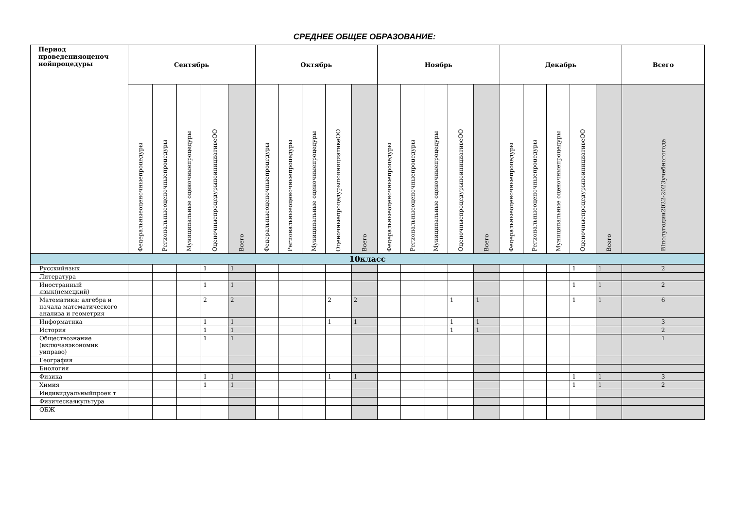СРЕДНЕЕ ОБЩЕЕ ОБРАЗОВАНИЕ:
| Период проведенияоценоч нойпроцедуры | Сентябрь | | | | | Октябрь | | | | | Ноябрь | | | | | Декабрь | | | | | Всего |
| --- | --- | --- | --- | --- | --- | --- | --- | --- | --- | --- | --- | --- | --- | --- | --- | --- | --- | --- | --- | --- | --- |
| | Федеральныеоценочныепроцедуры | Региональныеоценочныепроцедуры | Муниципальные оценочныепроцедуры | ОценочныепроцедурыпоинициативеОО | Всего | Федеральныеоценочныепроцедуры | Региональныеоценочныепроцедуры | Муниципальные оценочныепроцедуры | ОценочныепроцедурыпоинициативеОО | Всего | Федеральныеоценочныепроцедуры | Региональныеоценочныепроцедуры | Муниципальные оценочныепроцедуры | ОценочныепроцедурыпоинициативеОО | Всего | Федеральныеоценочныепроцедуры | Региональныеоценочныепроцедуры | Муниципальные оценочныепроцедуры | ОценочныепроцедурыпоинициативеОО | Всего | ВIполугодии2022-2023учебногогода |
| 10класс | | | | | | | | | | | | | | | | | | | | | |
| Русскийязык | | | | 1 | 1 | | | | | | | | | | | | | | 1 | 1 | 2 |
| Литература | | | | | | | | | | | | | | | | | | | | | |
| Иностранный язык(немецкий) | | | | 1 | 1 | | | | | | | | | | | | | | 1 | 1 | 2 |
| Математика: алгебра и начала математического анализа и геометрия | | | | 2 | 2 | | | | 2 | 2 | | | | 1 | 1 | | | | 1 | 1 | 6 |
| Информатика | | | | 1 | 1 | | | | 1 | 1 | | | | 1 | 1 | | | | | | 3 |
| История | | | | 1 | 1 | | | | | | | | | 1 | 1 | | | | | | 2 |
| Обществознание (включаяэкономик уиправо) | | | | 1 | 1 | | | | | | | | | | | | | | | | 1 |
| География | | | | | | | | | | | | | | | | | | | | | |
| Биология | | | | | | | | | | | | | | | | | | | | | |
| Физика | | | | 1 | 1 | | | | 1 | 1 | | | | | | | | | 1 | 1 | 3 |
| Химия | | | | 1 | 1 | | | | | | | | | | | | | | 1 | 1 | 2 |
| Индивидуальныйпроек т | | | | | | | | | | | | | | | | | | | | | |
| Физическаякультура | | | | | | | | | | | | | | | | | | | | | |
| ОБЖ | | | | | | | | | | | | | | | | | | | | | |